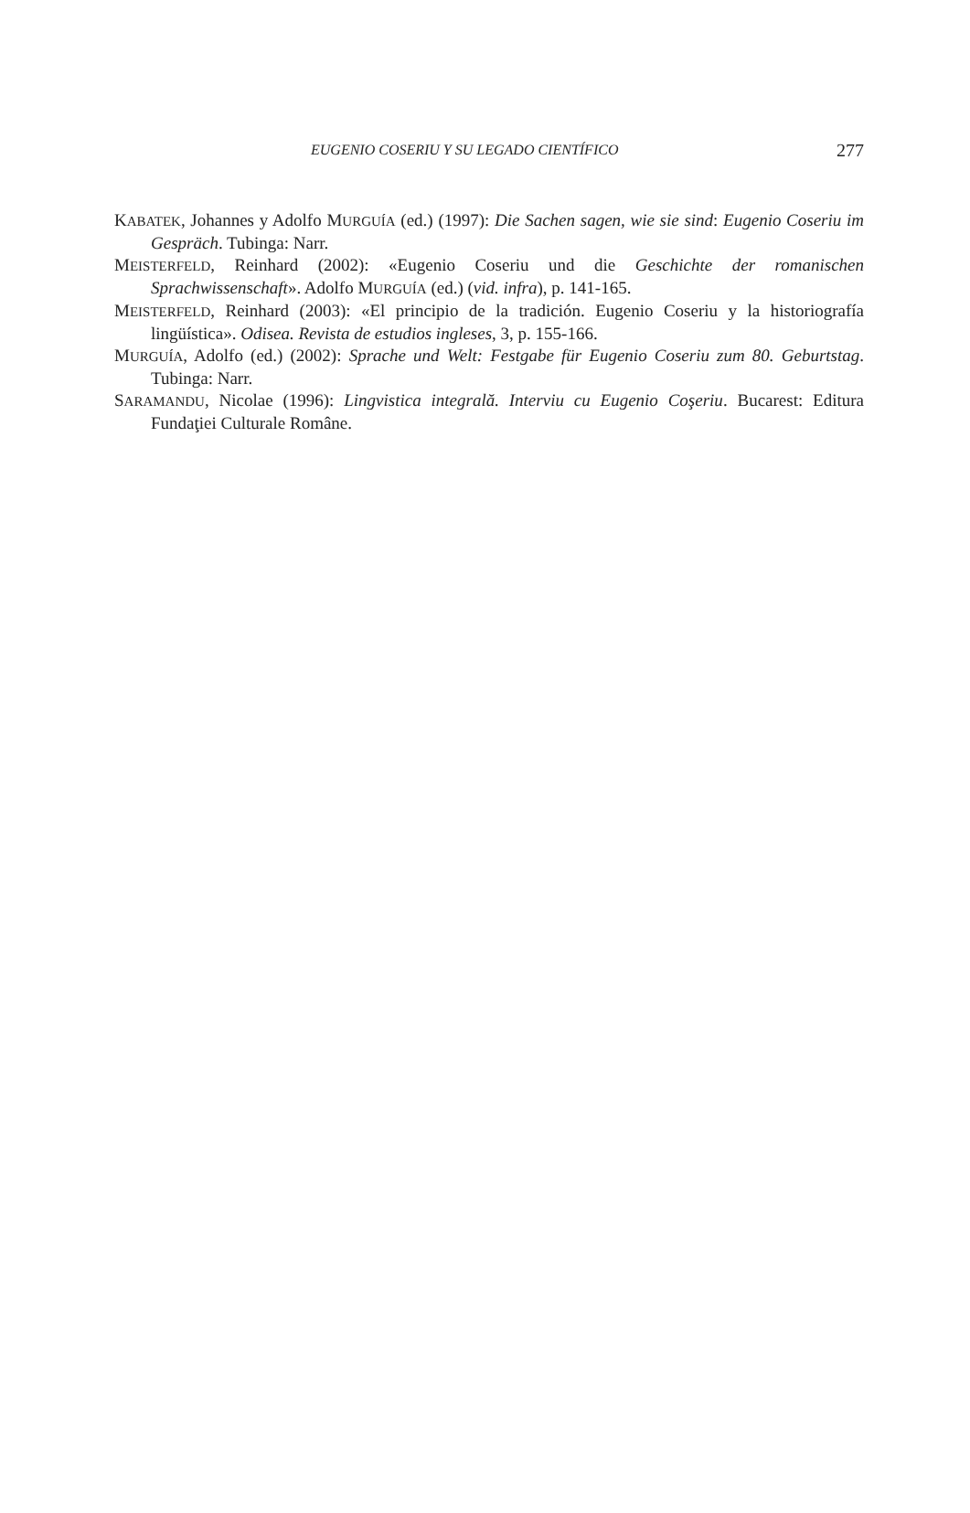EUGENIO COSERIU Y SU LEGADO CIENTÍFICO 277
KABATEK, Johannes y Adolfo MURGUÍA (ed.) (1997): Die Sachen sagen, wie sie sind: Eugenio Coseriu im Gespräch. Tubinga: Narr.
MEISTERFELD, Reinhard (2002): «Eugenio Coseriu und die Geschichte der romanischen Sprachwissenschaft». Adolfo MURGUÍA (ed.) (vid. infra), p. 141-165.
MEISTERFELD, Reinhard (2003): «El principio de la tradición. Eugenio Coseriu y la historiografía lingüística». Odisea. Revista de estudios ingleses, 3, p. 155-166.
MURGUÍA, Adolfo (ed.) (2002): Sprache und Welt: Festgabe für Eugenio Coseriu zum 80. Geburtstag. Tubinga: Narr.
SARAMANDU, Nicolae (1996): Lingvistica integrală. Interviu cu Eugenio Coşeriu. Bucarest: Editura Fundaţiei Culturale Române.